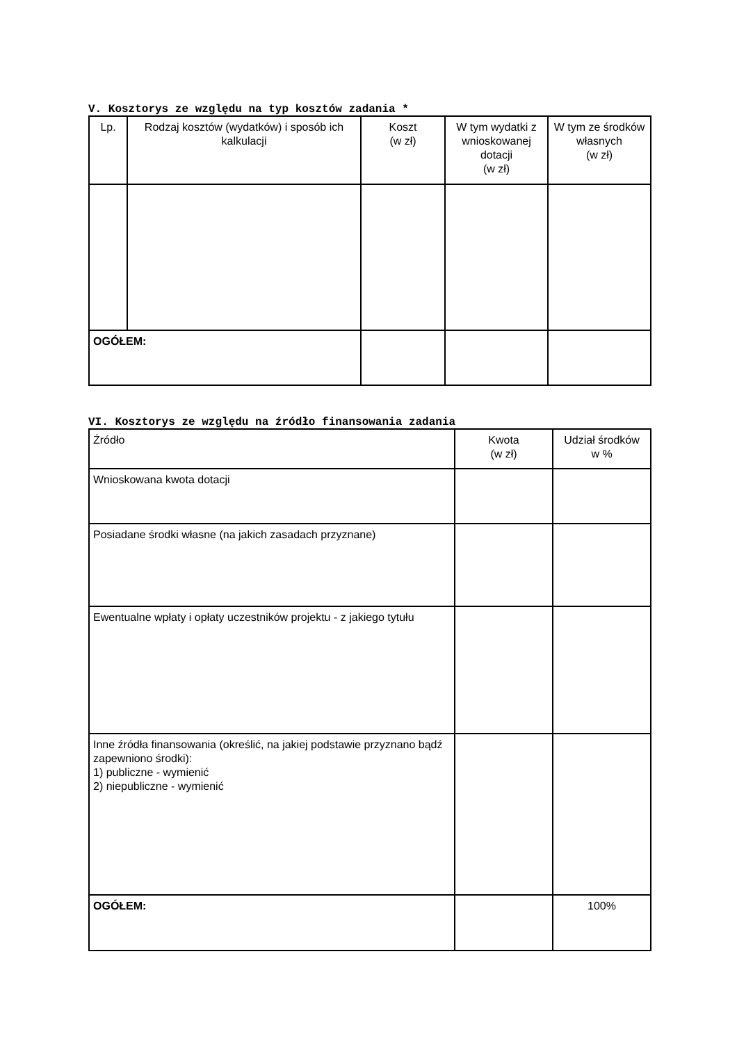V. Kosztorys ze względu na typ kosztów zadania *
| Lp. | Rodzaj kosztów (wydatków) i sposób ich kalkulacji | Koszt (w zł) | W tym wydatki z wnioskowanej dotacji (w zł) | W tym ze środków własnych (w zł) |
| --- | --- | --- | --- | --- |
| OGÓŁEM: | | | | |
VI. Kosztorys ze względu na źródło finansowania zadania
| Źródło | Kwota (w zł) | Udział środków w % |
| Wnioskowana kwota dotacji | | |
| Posiadane środki własne (na jakich zasadach przyznane) | | |
| Ewentualne wpłaty i opłaty uczestników projektu - z jakiego tytułu | | |
| Inne źródła finansowania (określić, na jakiej podstawie przyznano bądź zapewniono środki): 1) publiczne - wymienić 2) niepubliczne - wymienić | | |
| OGÓŁEM: | | 100% |